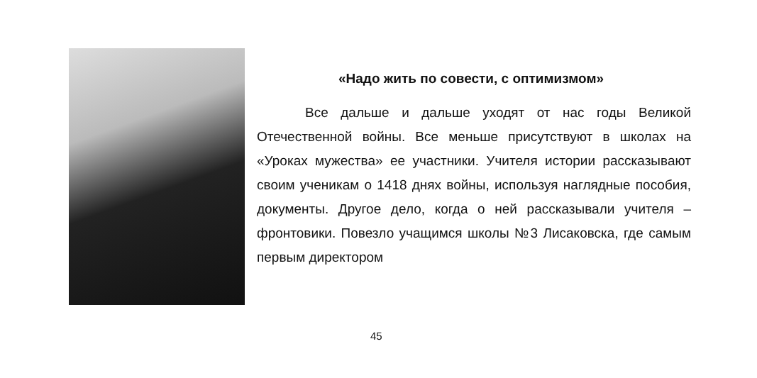«Надо жить по совести, с оптимизмом»
Все дальше и дальше уходят от нас годы Великой Отечественной войны. Все меньше присутствуют в школах на «Уроках мужества» ее участники. Учителя истории рассказывают своим ученикам о 1418 днях войны, используя наглядные пособия, документы. Другое дело, когда о ней рассказывали учителя – фронтовики. Повезло учащимся школы №3 Лисаковска, где самым первым директором
45